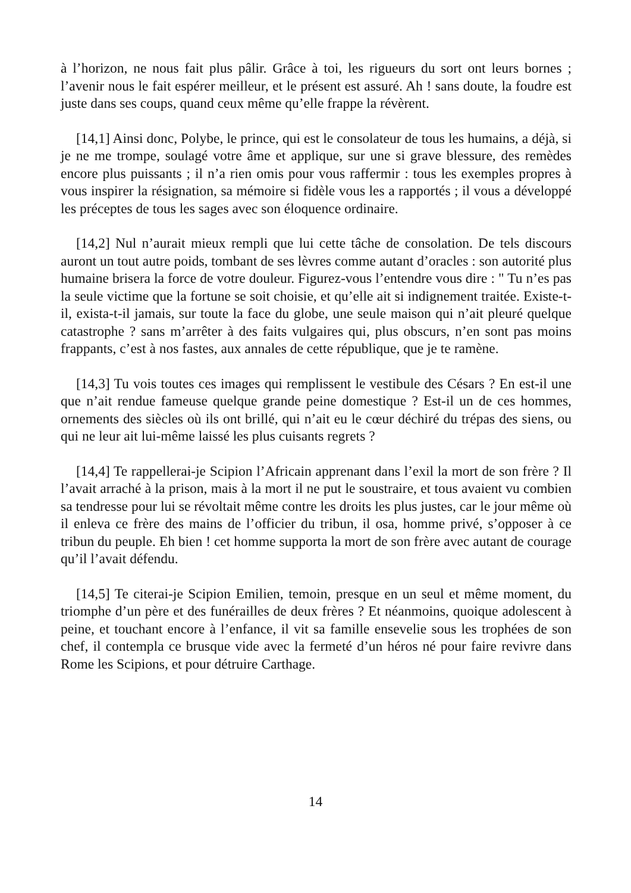à l’horizon, ne nous fait plus pâlir. Grâce à toi, les rigueurs du sort ont leurs bornes ; l’avenir nous le fait espérer meilleur, et le présent est assuré. Ah ! sans doute, la foudre est juste dans ses coups, quand ceux même qu’elle frappe la révèrent.
[14,1] Ainsi donc, Polybe, le prince, qui est le consolateur de tous les humains, a déjà, si je ne me trompe, soulagé votre âme et applique, sur une si grave blessure, des remèdes encore plus puissants ; il n’a rien omis pour vous raffermir : tous les exemples propres à vous inspirer la résignation, sa mémoire si fidèle vous les a rapportés ; il vous a développé les préceptes de tous les sages avec son éloquence ordinaire.
[14,2] Nul n’aurait mieux rempli que lui cette tâche de consolation. De tels discours auront un tout autre poids, tombant de ses lèvres comme autant d’oracles : son autorité plus humaine brisera la force de votre douleur. Figurez-vous l’entendre vous dire : " Tu n’es pas la seule victime que la fortune se soit choisie, et qu’elle ait si indignement traitée. Existe-t-il, exista-t-il jamais, sur toute la face du globe, une seule maison qui n’ait pleuré quelque catastrophe ? sans m’arrêter à des faits vulgaires qui, plus obscurs, n’en sont pas moins frappants, c’est à nos fastes, aux annales de cette république, que je te ramène.
[14,3] Tu vois toutes ces images qui remplissent le vestibule des Césars ? En est-il une que n’ait rendue fameuse quelque grande peine domestique ? Est-il un de ces hommes, ornements des siècles où ils ont brillé, qui n’ait eu le cœur déchiré du trépas des siens, ou qui ne leur ait lui-même laissé les plus cuisants regrets ?
[14,4] Te rappellerai-je Scipion l’Africain apprenant dans l’exil la mort de son frère ? Il l’avait arraché à la prison, mais à la mort il ne put le soustraire, et tous avaient vu combien sa tendresse pour lui se révoltait même contre les droits les plus justes, car le jour même où il enleva ce frère des mains de l’officier du tribun, il osa, homme privé, s’opposer à ce tribun du peuple. Eh bien ! cet homme supporta la mort de son frère avec autant de courage qu’il l’avait défendu.
[14,5] Te citerai-je Scipion Emilien, temoin, presque en un seul et même moment, du triomphe d’un père et des funérailles de deux frères ? Et néanmoins, quoique adolescent à peine, et touchant encore à l’enfance, il vit sa famille ensevelie sous les trophées de son chef, il contempla ce brusque vide avec la fermeté d’un héros né pour faire revivre dans Rome les Scipions, et pour détruire Carthage.
14